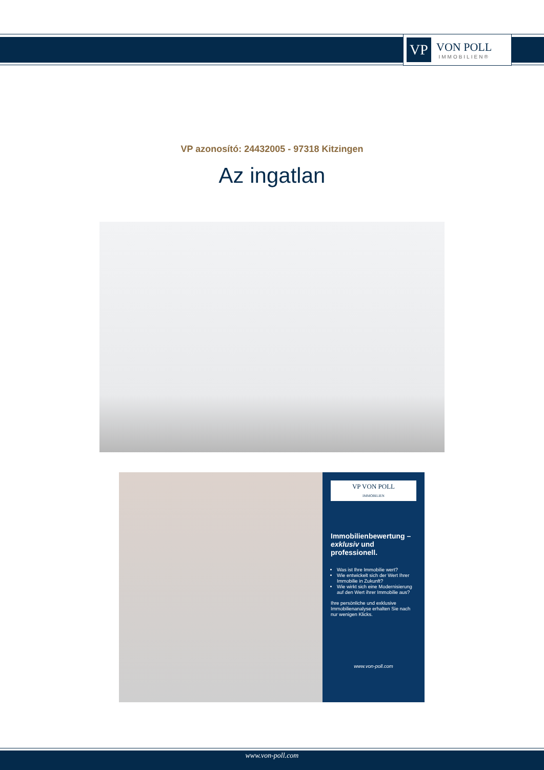VP
VON POLL
IMMOBILIEN®
VP azonosító: 24432005 - 97318 Kitzingen
Az ingatlan
VP VON POLL
IMMOBILIEN
Immobilienbewertung – exklusiv und professionell.
Was ist Ihre Immobilie wert?
Wie entwickelt sich der Wert Ihrer Immobilie in Zukunft?
Wie wirkt sich eine Modernisierung auf den Wert ihrer Immobilie aus?
Ihre persönliche und exklusive Immobilienanalyse erhalten Sie nach nur wenigen Klicks.
www.von-poll.com
www.von-poll.com